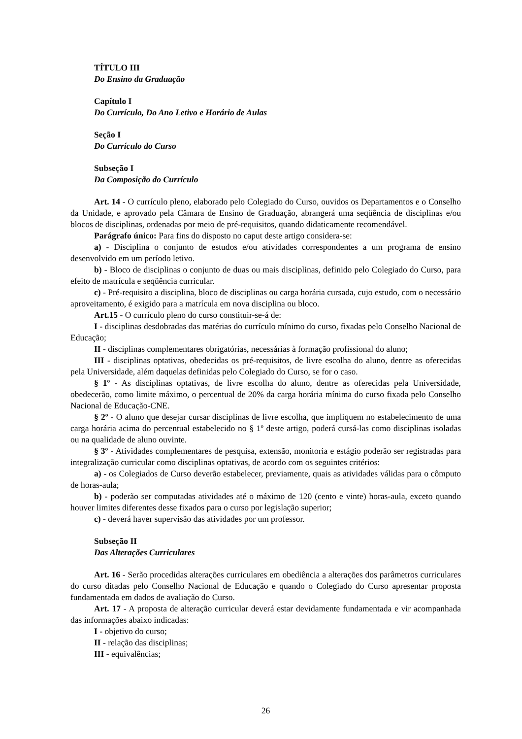TÍTULO III
Do Ensino da Graduação
Capítulo I
Do Currículo, Do Ano Letivo e Horário de Aulas
Seção I
Do Currículo do Curso
Subseção I
Da Composição do Currículo
Art. 14 - O currículo pleno, elaborado pelo Colegiado do Curso, ouvidos os Departamentos e o Conselho da Unidade, e aprovado pela Câmara de Ensino de Graduação, abrangerá uma seqüência de disciplinas e/ou blocos de disciplinas, ordenadas por meio de pré-requisitos, quando didaticamente recomendável.
Parágrafo único: Para fins do disposto no caput deste artigo considera-se:
a) - Disciplina o conjunto de estudos e/ou atividades correspondentes a um programa de ensino desenvolvido em um período letivo.
b) - Bloco de disciplinas o conjunto de duas ou mais disciplinas, definido pelo Colegiado do Curso, para efeito de matrícula e seqüência curricular.
c) - Pré-requisito a disciplina, bloco de disciplinas ou carga horária cursada, cujo estudo, com o necessário aproveitamento, é exigido para a matrícula em nova disciplina ou bloco.
Art.15 - O currículo pleno do curso constituir-se-á de:
I - disciplinas desdobradas das matérias do currículo mínimo do curso, fixadas pelo Conselho Nacional de Educação;
II - disciplinas complementares obrigatórias, necessárias à formação profissional do aluno;
III - disciplinas optativas, obedecidas os pré-requisitos, de livre escolha do aluno, dentre as oferecidas pela Universidade, além daquelas definidas pelo Colegiado do Curso, se for o caso.
§ 1º - As disciplinas optativas, de livre escolha do aluno, dentre as oferecidas pela Universidade, obedecerão, como limite máximo, o percentual de 20% da carga horária mínima do curso fixada pelo Conselho Nacional de Educação-CNE.
§ 2º - O aluno que desejar cursar disciplinas de livre escolha, que impliquem no estabelecimento de uma carga horária acima do percentual estabelecido no § 1º deste artigo, poderá cursá-las como disciplinas isoladas ou na qualidade de aluno ouvinte.
§ 3º - Atividades complementares de pesquisa, extensão, monitoria e estágio poderão ser registradas para integralização curricular como disciplinas optativas, de acordo com os seguintes critérios:
a) - os Colegiados de Curso deverão estabelecer, previamente, quais as atividades válidas para o cômputo de horas-aula;
b) - poderão ser computadas atividades até o máximo de 120 (cento e vinte) horas-aula, exceto quando houver limites diferentes desse fixados para o curso por legislação superior;
c) - deverá haver supervisão das atividades por um professor.
Subseção II
Das Alterações Curriculares
Art. 16 - Serão procedidas alterações curriculares em obediência a alterações dos parâmetros curriculares do curso ditadas pelo Conselho Nacional de Educação e quando o Colegiado do Curso apresentar proposta fundamentada em dados de avaliação do Curso.
Art. 17 - A proposta de alteração curricular deverá estar devidamente fundamentada e vir acompanhada das informações abaixo indicadas:
I - objetivo do curso;
II - relação das disciplinas;
III - equivalências;
26